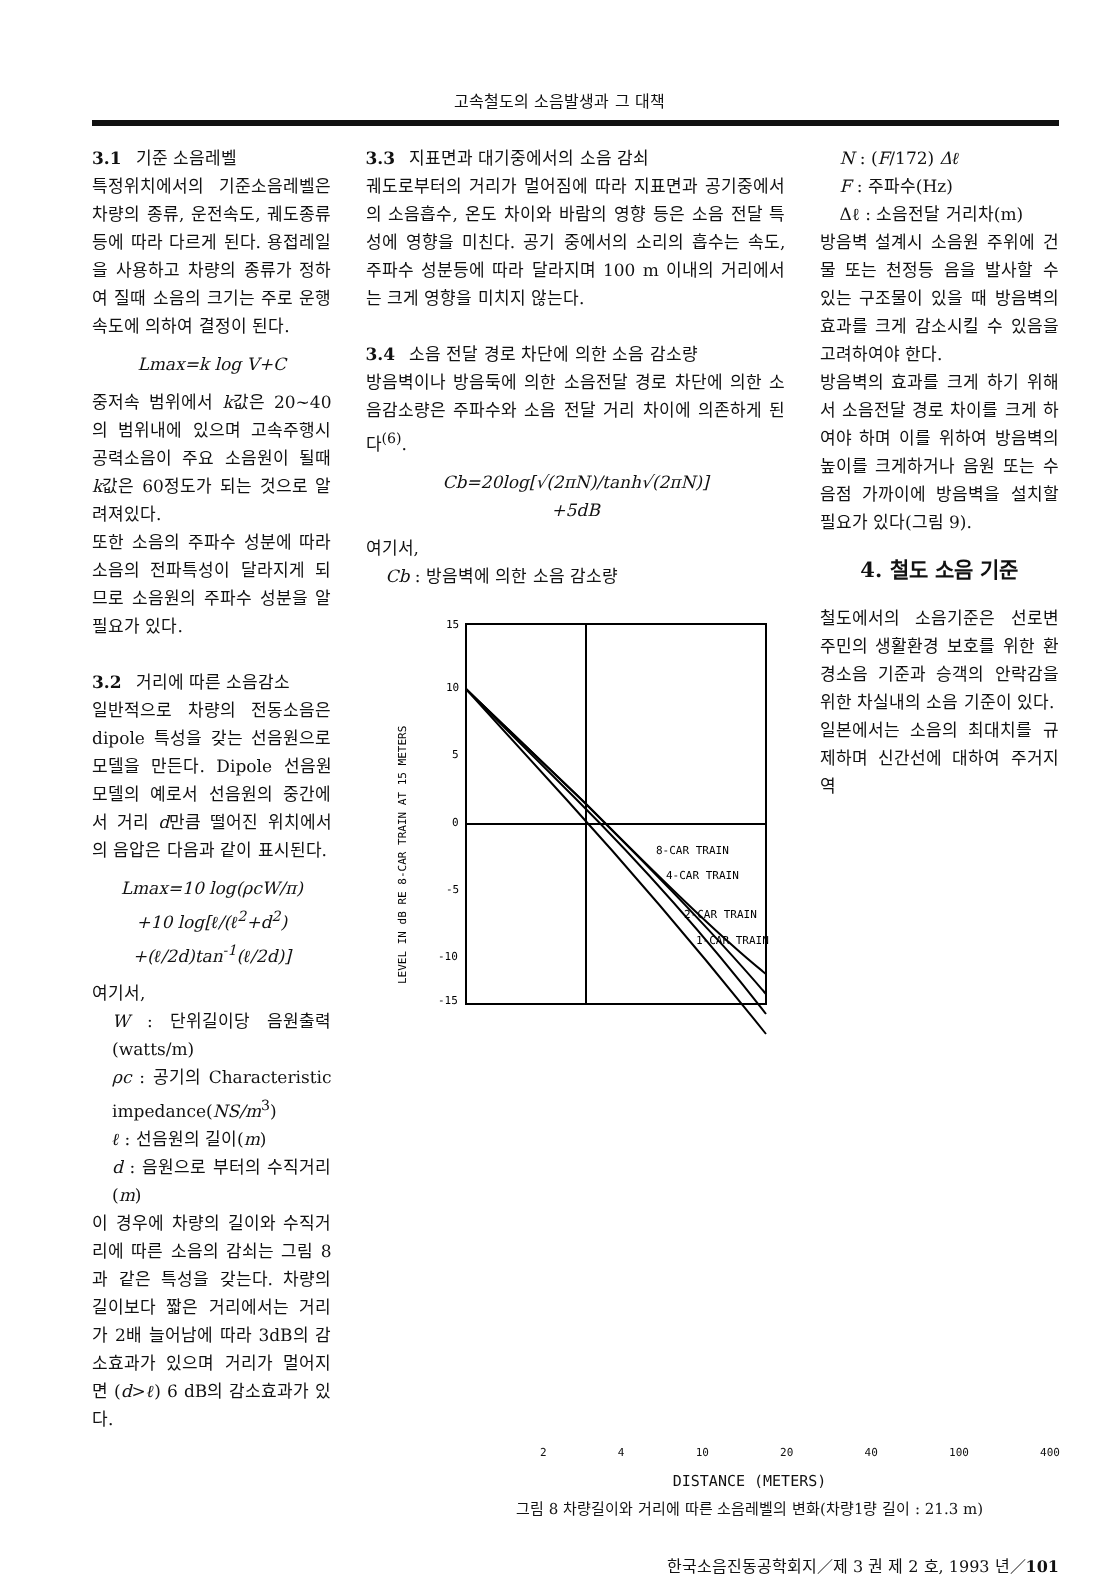고속철도의 소음발생과 그 대책
3.1 기준 소음레벨
특정위치에서의 기준소음레벨은 차량의 종류, 운전속도, 궤도종류등에 따라 다르게 된다. 용접레일을 사용하고 차량의 종류가 정하여 질때 소음의 크기는 주로 운행 속도에 의하여 결정이 된다.
Lmax=k log V+C
중저속 범위에서 k값은 20~40의 범위내에 있으며 고속주행시 공력소음이 주요 소음원이 될때 k값은 60정도가 되는 것으로 알려져있다.
또한 소음의 주파수 성분에 따라 소음의 전파특성이 달라지게 되므로 소음원의 주파수 성분을 알 필요가 있다.
3.2 거리에 따른 소음감소
일반적으로 차량의 전동소음은 dipole 특성을 갖는 선음원으로 모델을 만든다. Dipole 선음원 모델의 예로서 선음원의 중간에서 거리 d만큼 떨어진 위치에서의 음압은 다음과 같이 표시된다.
Lmax=10 log(ρcW/π)
+10 log[ℓ/(ℓ<sup>2</sup>+d<sup>2</sup>)
+(ℓ/2d)tan<sup>-1</sup>(ℓ/2d)]
여기서,
W : 단위길이당 음원출력 (watts/m)
ρc : 공기의 Characteristic impedance(NS/m<sup>3</sup>)
ℓ : 선음원의 길이(m)
d : 음원으로 부터의 수직거리(m)
이 경우에 차량의 길이와 수직거리에 따른 소음의 감쇠는 그림 8과 같은 특성을 갖는다. 차량의 길이보다 짧은 거리에서는 거리가 2배 늘어남에 따라 3dB의 감소효과가 있으며 거리가 멀어지면 (d>ℓ) 6 dB의 감소효과가 있다.
3.3 지표면과 대기중에서의 소음 감쇠
궤도로부터의 거리가 멀어짐에 따라 지표면과 공기중에서의 소음흡수, 온도 차이와 바람의 영향 등은 소음 전달 특성에 영향을 미친다. 공기 중에서의 소리의 흡수는 속도, 주파수 성분등에 따라 달라지며 100 m 이내의 거리에서는 크게 영향을 미치지 않는다.
3.4 소음 전달 경로 차단에 의한 소음 감소량
방음벽이나 방음둑에 의한 소음전달 경로 차단에 의한 소음감소량은 주파수와 소음 전달 거리 차이에 의존하게 된다<sup>(6)</sup>.
Cb=20log[√(2πN)/tanh√(2πN)]
+5dB
여기서,
Cb : 방음벽에 의한 소음 감소량
15
10
5
0
-5
-10
-15
8-CAR TRAIN
4-CAR TRAIN
2-CAR TRAIN
1-CAR TRAIN
LEVEL IN dB RE 8-CAR TRAIN AT 15 METERS
N : (F/172) Δℓ
F : 주파수(Hz)
Δℓ : 소음전달 거리차(m)
방음벽 설계시 소음원 주위에 건물 또는 천정등 음을 발사할 수 있는 구조물이 있을 때 방음벽의 효과를 크게 감소시킬 수 있음을 고려하여야 한다.
방음벽의 효과를 크게 하기 위해서 소음전달 경로 차이를 크게 하여야 하며 이를 위하여 방음벽의 높이를 크게하거나 음원 또는 수음점 가까이에 방음벽을 설치할 필요가 있다(그림 9).
4. 철도 소음 기준
철도에서의 소음기준은 선로변 주민의 생활환경 보호를 위한 환경소음 기준과 승객의 안락감을 위한 차실내의 소음 기준이 있다.
일본에서는 소음의 최대치를 규제하며 신간선에 대하여 주거지역
2 4 10 20 40 100 400
DISTANCE (METERS)
그림 8 차량길이와 거리에 따른 소음레벨의 변화(차량1량 길이 : 21.3 m)
한국소음진동공학회지／제 3 권 제 2 호, 1993 년／101